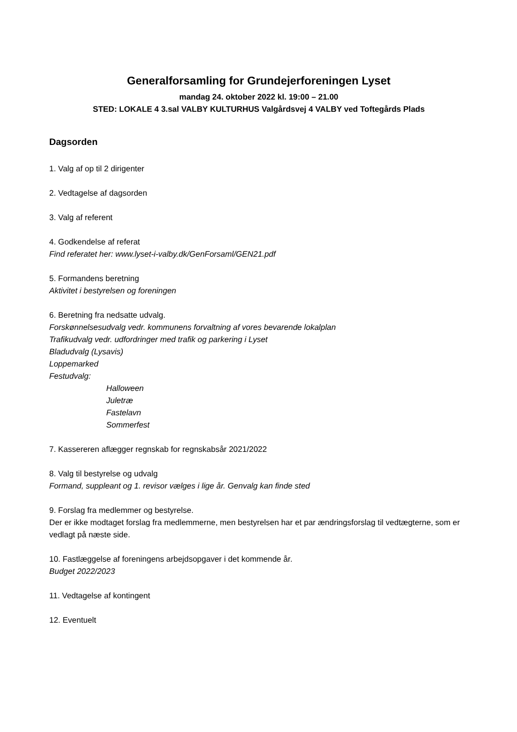Generalforsamling for Grundejerforeningen Lyset
mandag 24. oktober 2022 kl. 19:00 – 21.00
STED: LOKALE 4 3.sal VALBY KULTURHUS Valgårdsvej 4 VALBY ved Toftegårds Plads
Dagsorden
1. Valg af op til 2 dirigenter
2. Vedtagelse af dagsorden
3. Valg af referent
4. Godkendelse af referat
Find referatet her: www.lyset-i-valby.dk/GenForsaml/GEN21.pdf
5. Formandens beretning
Aktivitet i bestyrelsen og foreningen
6. Beretning fra nedsatte udvalg.
Forskønnelsesudvalg vedr. kommunens forvaltning af vores bevarende lokalplan
Trafikudvalg vedr. udfordringer med trafik og parkering i Lyset
Bladudvalg (Lysavis)
Loppemarked
Festudvalg:
Halloween
Juletræ
Fastelavn
Sommerfest
7. Kassereren aflægger regnskab for regnskabsår 2021/2022
8. Valg til bestyrelse og udvalg
Formand, suppleant og 1. revisor vælges i lige år. Genvalg kan finde sted
9. Forslag fra medlemmer og bestyrelse.
Der er ikke modtaget forslag fra medlemmerne, men bestyrelsen har et par ændringsforslag til vedtægterne, som er vedlagt på næste side.
10. Fastlæggelse af foreningens arbejdsopgaver i det kommende år.
Budget 2022/2023
11. Vedtagelse af kontingent
12. Eventuelt